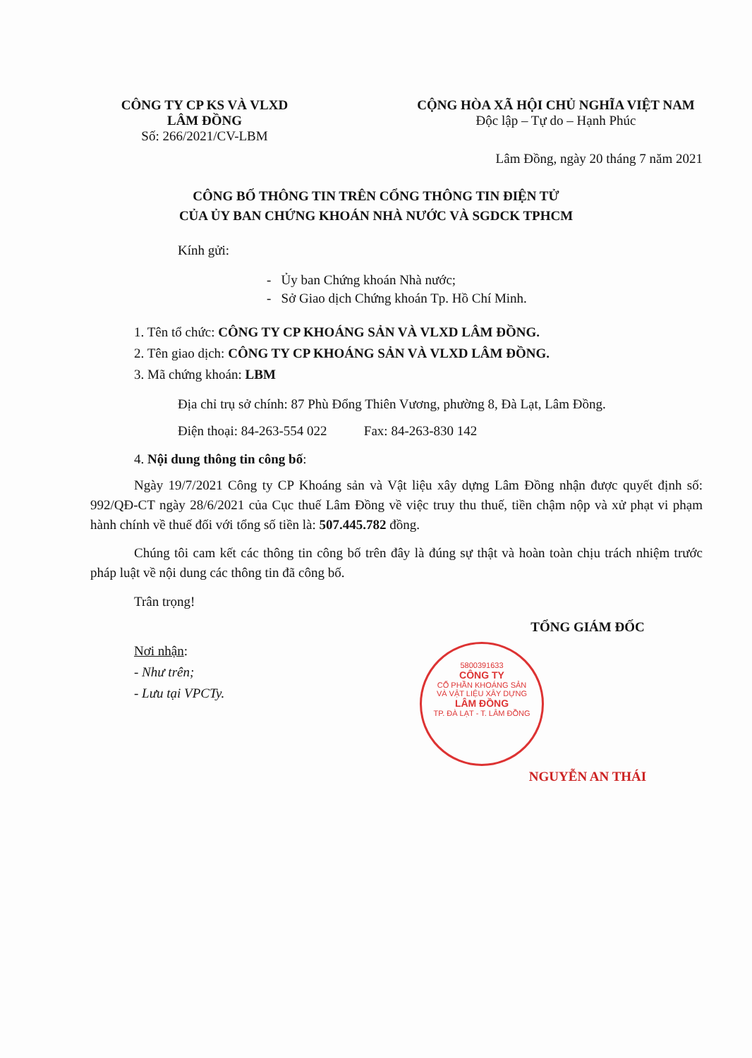CÔNG TY CP KS VÀ VLXD
LÂM ĐỒNG
Số: 266/2021/CV-LBM
CỘNG HÒA XÃ HỘI CHỦ NGHĨA VIỆT NAM
Độc lập – Tự do – Hạnh Phúc
Lâm Đồng, ngày 20 tháng 7 năm 2021
CÔNG BỐ THÔNG TIN TRÊN CỔNG THÔNG TIN ĐIỆN TỬ
CỦA ỦY BAN CHỨNG KHOÁN NHÀ NƯỚC VÀ SGDCK TPHCM
Kính gửi:
- Ủy ban Chứng khoán Nhà nước;
- Sở Giao dịch Chứng khoán Tp. Hồ Chí Minh.
1. Tên tổ chức: CÔNG TY CP KHOÁNG SẢN VÀ VLXD LÂM ĐỒNG.
2. Tên giao dịch: CÔNG TY CP KHOÁNG SẢN VÀ VLXD LÂM ĐỒNG.
3. Mã chứng khoán: LBM
Địa chỉ trụ sở chính: 87 Phù Đổng Thiên Vương, phường 8, Đà Lạt, Lâm Đồng.
Điện thoại: 84-263-554 022 Fax: 84-263-830 142
4. Nội dung thông tin công bố:
Ngày 19/7/2021 Công ty CP Khoáng sản và Vật liệu xây dựng Lâm Đồng nhận được quyết định số: 992/QĐ-CT ngày 28/6/2021 của Cục thuế Lâm Đồng về việc truy thu thuế, tiền chậm nộp và xử phạt vi phạm hành chính về thuế đối với tổng số tiền là: 507.445.782 đồng.
Chúng tôi cam kết các thông tin công bố trên đây là đúng sự thật và hoàn toàn chịu trách nhiệm trước pháp luật về nội dung các thông tin đã công bố.
Trân trọng!
Nơi nhận:
- Như trên;
- Lưu tại VPCTy.
TỔNG GIÁM ĐỐC
NGUYỄN AN THÁI
5800391633
CÔNG TY
CỔ PHẦN KHOÁNG SẢN
VÀ VẬT LIỆU XÂY DỰNG
LÂM ĐỒNG
TP. ĐÀ LẠT - T. LÂM ĐỒNG